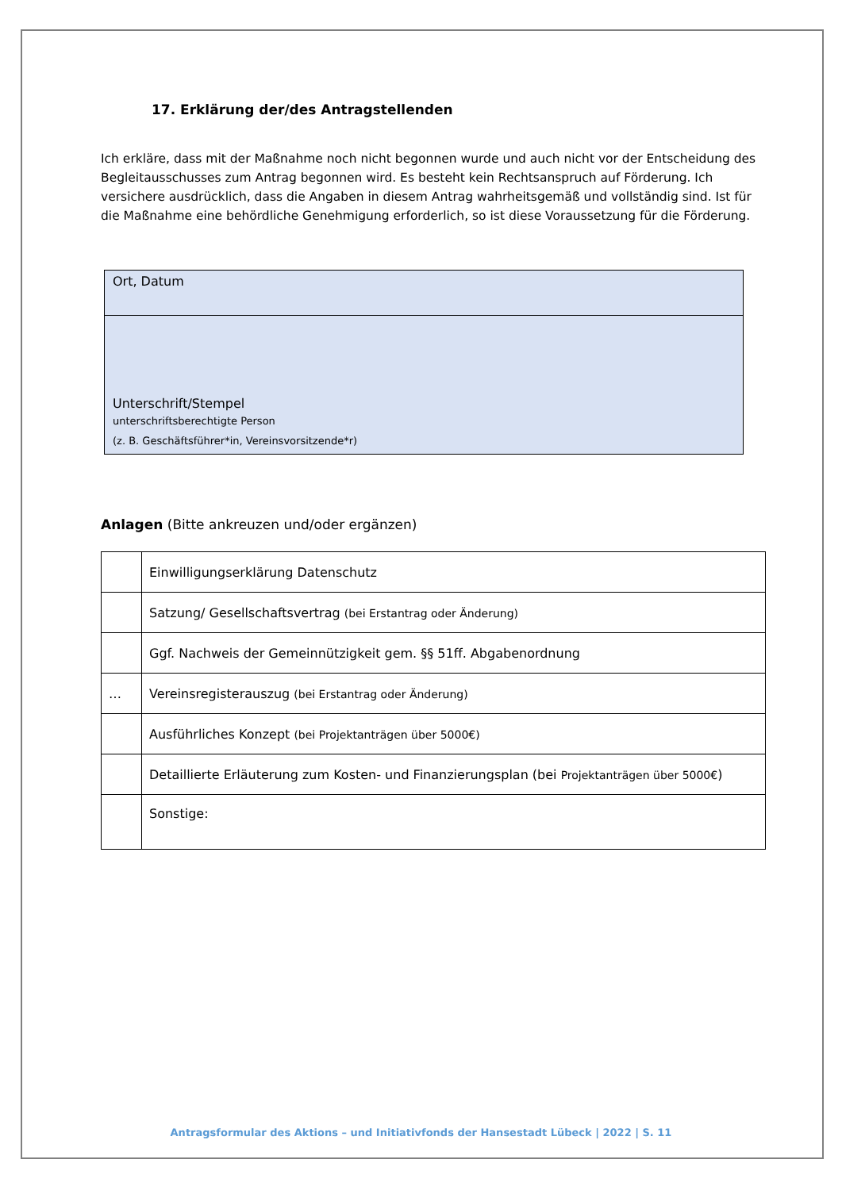17. Erklärung der/des Antragstellenden
Ich erkläre, dass mit der Maßnahme noch nicht begonnen wurde und auch nicht vor der Entscheidung des Begleitausschusses zum Antrag begonnen wird. Es besteht kein Rechtsanspruch auf Förderung. Ich versichere ausdrücklich, dass die Angaben in diesem Antrag wahrheitsgemäß und vollständig sind. Ist für die Maßnahme eine behördliche Genehmigung erforderlich, so ist diese Voraussetzung für die Förderung.
| Ort, Datum |
| Unterschrift/Stempel unterschriftsberechtigte Person (z. B. Geschäftsführer*in, Vereinsvorsitzende*r) |
Anlagen (Bitte ankreuzen und/oder ergänzen)
| | Einwilligungserklärung Datenschutz |
| | Satzung/ Gesellschaftsvertrag (bei Erstantrag oder Änderung) |
| | Ggf. Nachweis der Gemeinnützigkeit gem. §§ 51ff. Abgabenordnung |
| … | Vereinsregisterauszug (bei Erstantrag oder Änderung) |
| | Ausführliches Konzept (bei Projektanträgen über 5000€) |
| | Detaillierte Erläuterung zum Kosten- und Finanzierungsplan (bei Projektanträgen über 5000€ ) |
| | Sonstige: |
Antragsformular des Aktions – und Initiativfonds der Hansestadt Lübeck | 2022 | S. 11